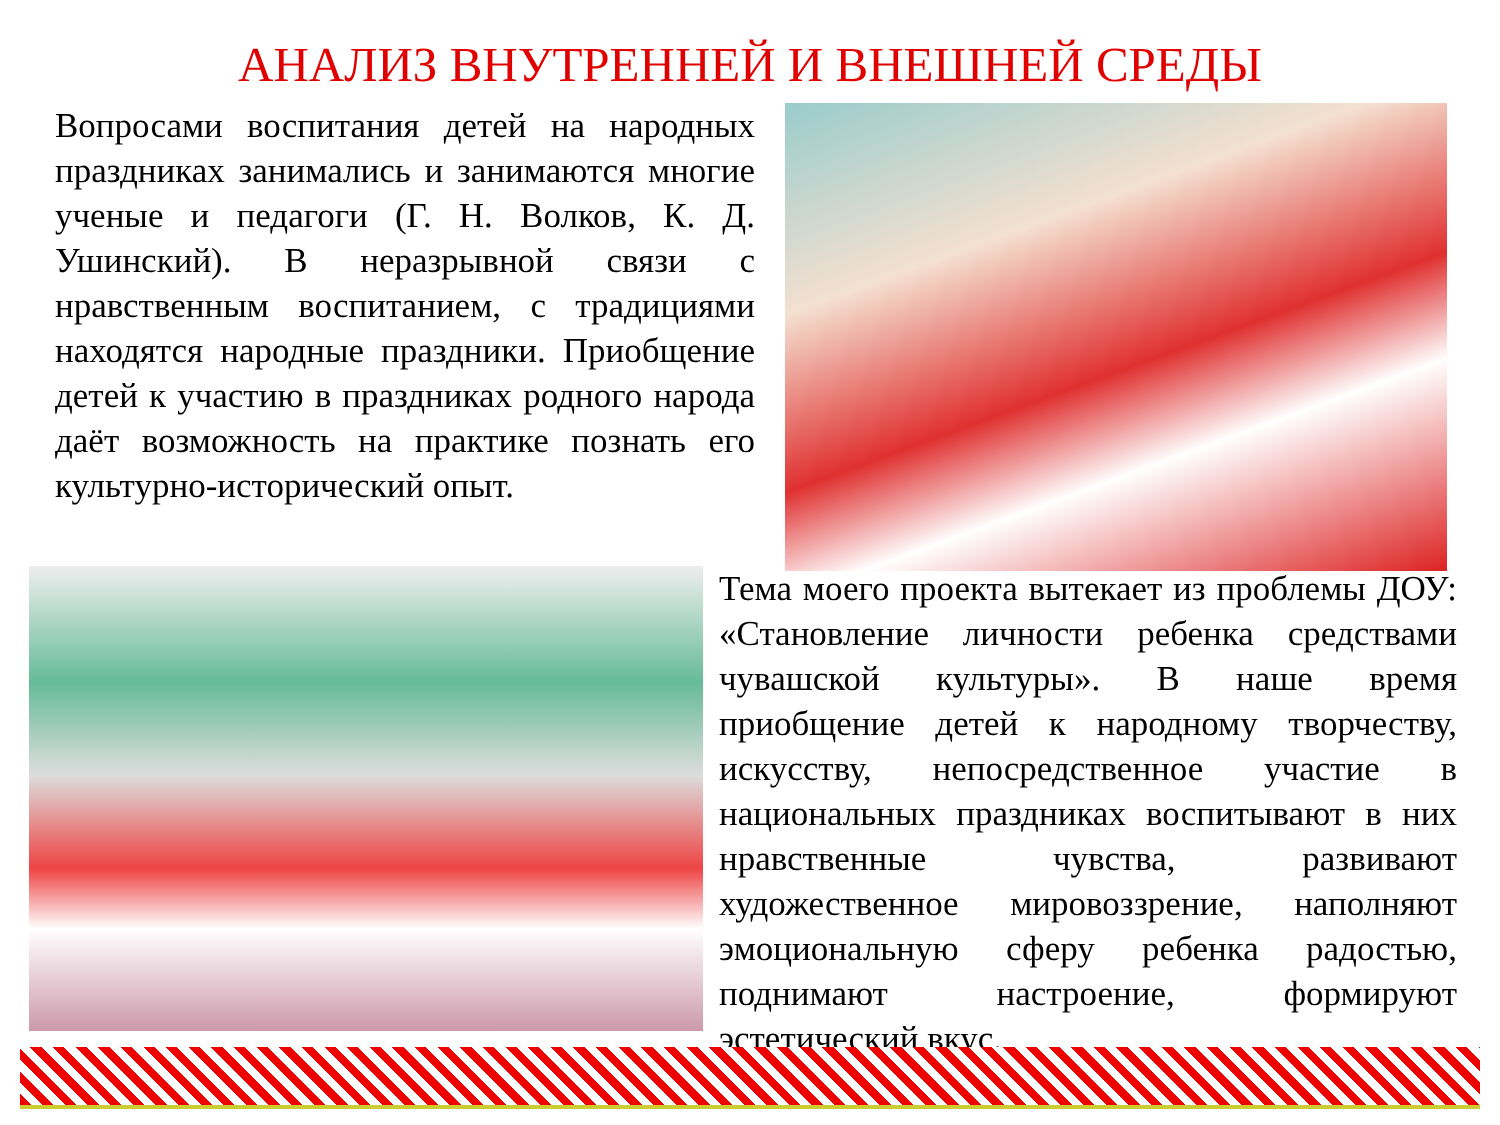АНАЛИЗ ВНУТРЕННЕЙ И ВНЕШНЕЙ СРЕДЫ
Вопросами воспитания детей на народных праздниках занимались и занимаются многие ученые и педагоги (Г. Н. Волков, К. Д. Ушинский). В неразрывной связи с нравственным воспитанием, с традициями находятся народные праздники. Приобщение детей к участию в праздниках родного народа даёт возможность на практике познать его культурно-исторический опыт.
Тема моего проекта вытекает из проблемы ДОУ: «Становление личности ребенка средствами чувашской культуры». В наше время приобщение детей к народному творчеству, искусству, непосредственное участие в национальных праздниках воспитывают в них нравственные чувства, развивают художественное мировоззрение, наполняют эмоциональную сферу ребенка радостью, поднимают настроение, формируют эстетический вкус.